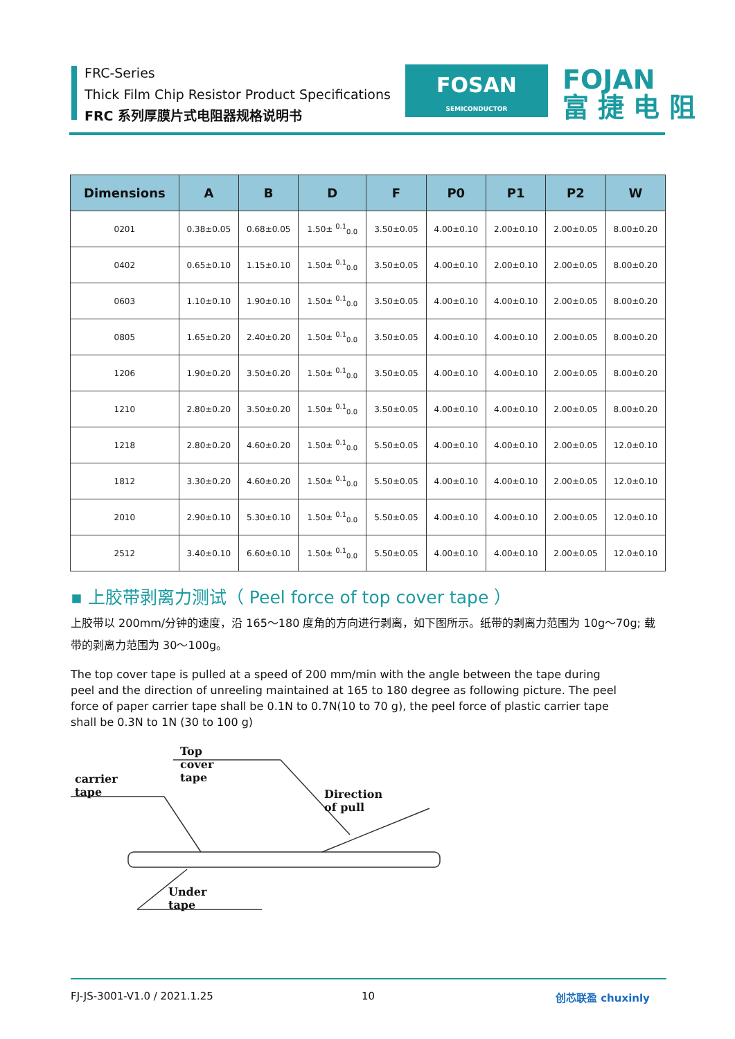FRC-Series
Thick Film Chip Resistor Product Specifications
FRC 系列厚膜片式电阻器规格说明书
FOSAN
SEMICONDUCTOR
FOJAN
富 捷 电 阻
| Dimensions | A | B | D | F | P0 | P1 | P2 | W |
| --- | --- | --- | --- | --- | --- | --- | --- | --- |
| 0201 | 0.38±0.05 | 0.68±0.05 | 1.50± <sup>0.1</sup><sub>0.0</sub> | 3.50±0.05 | 4.00±0.10 | 2.00±0.10 | 2.00±0.05 | 8.00±0.20 |
| 0402 | 0.65±0.10 | 1.15±0.10 | 1.50± <sup>0.1</sup><sub>0.0</sub> | 3.50±0.05 | 4.00±0.10 | 2.00±0.10 | 2.00±0.05 | 8.00±0.20 |
| 0603 | 1.10±0.10 | 1.90±0.10 | 1.50± <sup>0.1</sup><sub>0.0</sub> | 3.50±0.05 | 4.00±0.10 | 4.00±0.10 | 2.00±0.05 | 8.00±0.20 |
| 0805 | 1.65±0.20 | 2.40±0.20 | 1.50± <sup>0.1</sup><sub>0.0</sub> | 3.50±0.05 | 4.00±0.10 | 4.00±0.10 | 2.00±0.05 | 8.00±0.20 |
| 1206 | 1.90±0.20 | 3.50±0.20 | 1.50± <sup>0.1</sup><sub>0.0</sub> | 3.50±0.05 | 4.00±0.10 | 4.00±0.10 | 2.00±0.05 | 8.00±0.20 |
| 1210 | 2.80±0.20 | 3.50±0.20 | 1.50± <sup>0.1</sup><sub>0.0</sub> | 3.50±0.05 | 4.00±0.10 | 4.00±0.10 | 2.00±0.05 | 8.00±0.20 |
| 1218 | 2.80±0.20 | 4.60±0.20 | 1.50± <sup>0.1</sup><sub>0.0</sub> | 5.50±0.05 | 4.00±0.10 | 4.00±0.10 | 2.00±0.05 | 12.0±0.10 |
| 1812 | 3.30±0.20 | 4.60±0.20 | 1.50± <sup>0.1</sup><sub>0.0</sub> | 5.50±0.05 | 4.00±0.10 | 4.00±0.10 | 2.00±0.05 | 12.0±0.10 |
| 2010 | 2.90±0.10 | 5.30±0.10 | 1.50± <sup>0.1</sup><sub>0.0</sub> | 5.50±0.05 | 4.00±0.10 | 4.00±0.10 | 2.00±0.05 | 12.0±0.10 |
| 2512 | 3.40±0.10 | 6.60±0.10 | 1.50± <sup>0.1</sup><sub>0.0</sub> | 5.50±0.05 | 4.00±0.10 | 4.00±0.10 | 2.00±0.05 | 12.0±0.10 |
▪ 上胶带剥离力测试（ Peel force of top cover tape ）
上胶带以 200mm/分钟的速度，沿 165～180 度角的方向进行剥离，如下图所示。纸带的剥离力范围为 10g～70g; 载带的剥离力范围为 30～100g。
The top cover tape is pulled at a speed of 200 mm/min with the angle between the tape during peel and the direction of unreeling maintained at 165 to 180 degree as following picture. The peel force of paper carrier tape shall be 0.1N to 0.7N(10 to 70 g), the peel force of plastic carrier tape shall be 0.3N to 1N (30 to 100 g)
Top cover tape
carrier tape
Direction of pull
Under tape
FJ-JS-3001-V1.0 / 2021.1.25 10 创芯联盈 chuxinly